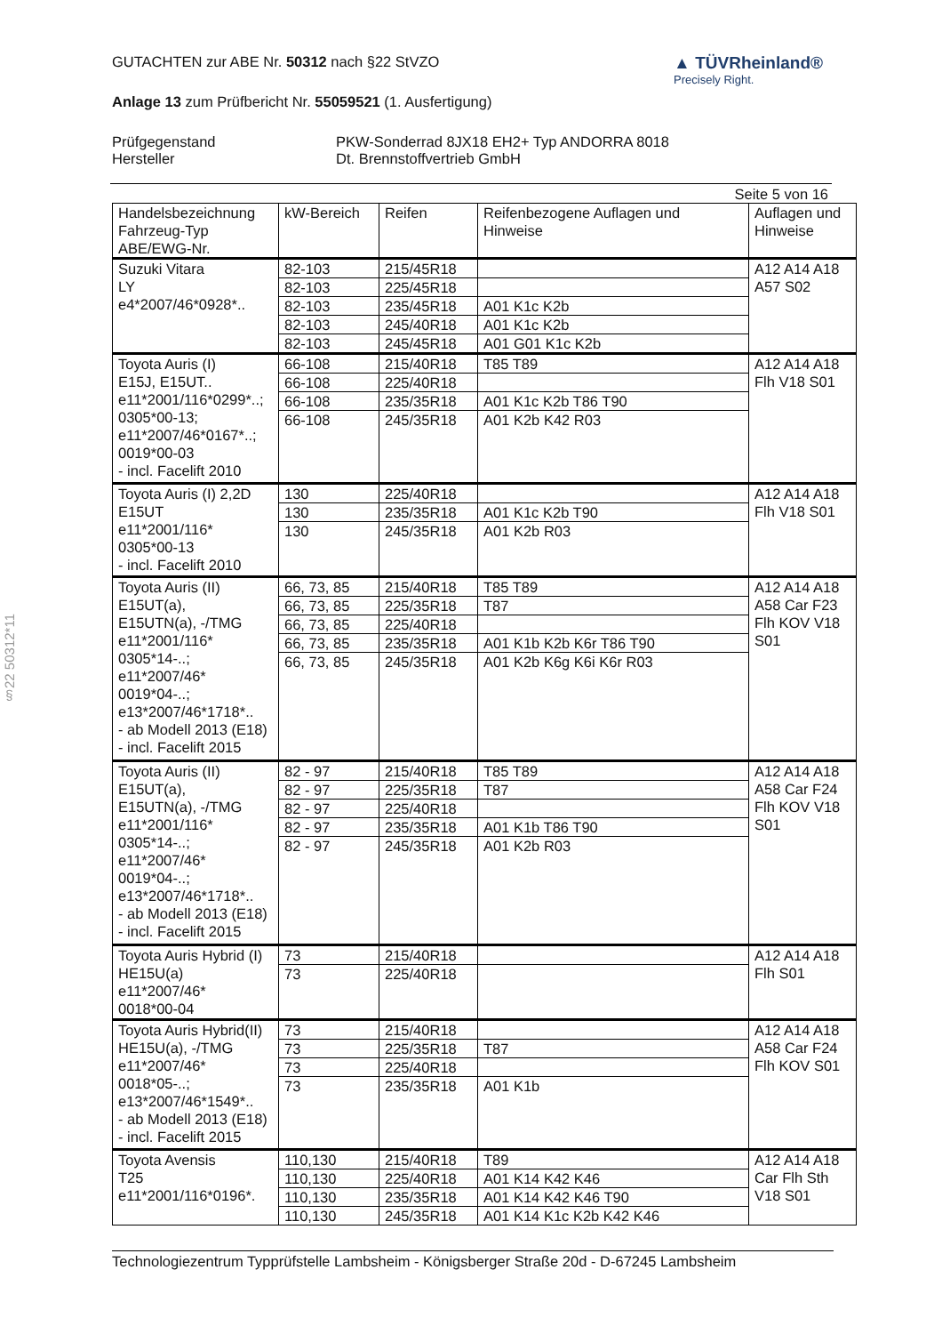§22 50312*11
GUTACHTEN zur ABE Nr. 50312 nach §22 StVZO
▲ TÜVRheinland®
Precisely Right.
Anlage 13 zum Prüfbericht Nr. 55059521 (1. Ausfertigung)
Prüfgegenstand PKW-Sonderrad 8JX18 EH2+ Typ ANDORRA 8018 Hersteller Dt. Brennstoffvertrieb GmbH
Seite 5 von 16
| Handelsbezeichnung Fahrzeug-Typ ABE/EWG-Nr. | kW-Bereich | Reifen | Reifenbezogene Auflagen und Hinweise | Auflagen und Hinweise |
| --- | --- | --- | --- | --- |
| Suzuki Vitara LY e4*2007/46*0928*.. | 82-103 | 215/45R18 | | A12 A14 A18 A57 S02 |
| | 82-103 | 225/45R18 | | |
| | 82-103 | 235/45R18 | A01 K1c K2b | |
| | 82-103 | 245/40R18 | A01 K1c K2b | |
| | 82-103 | 245/45R18 | A01 G01 K1c K2b | |
| Toyota Auris (I) E15J, E15UT.. e11*2001/116*0299*..; 0305*00-13; e11*2007/46*0167*..; 0019*00-03 - incl. Facelift 2010 | 66-108 | 215/40R18 | T85 T89 | A12 A14 A18 Flh V18 S01 |
| | 66-108 | 225/40R18 | | |
| | 66-108 | 235/35R18 | A01 K1c K2b T86 T90 | |
| | 66-108 | 245/35R18 | A01 K2b K42 R03 | |
| Toyota Auris (I) 2,2D E15UT e11*2001/116* 0305*00-13 - incl. Facelift 2010 | 130 | 225/40R18 | | A12 A14 A18 Flh V18 S01 |
| | 130 | 235/35R18 | A01 K1c K2b T90 | |
| | 130 | 245/35R18 | A01 K2b R03 | |
| Toyota Auris (II) E15UT(a), E15UTN(a), -/TMG e11*2001/116* 0305*14-..; e11*2007/46* 0019*04-..; e13*2007/46*1718*.. - ab Modell 2013 (E18) - incl. Facelift 2015 | 66, 73, 85 | 215/40R18 | T85 T89 | A12 A14 A18 A58 Car F23 Flh KOV V18 S01 |
| | 66, 73, 85 | 225/35R18 | T87 | |
| | 66, 73, 85 | 225/40R18 | | |
| | 66, 73, 85 | 235/35R18 | A01 K1b K2b K6r T86 T90 | |
| | 66, 73, 85 | 245/35R18 | A01 K2b K6g K6i K6r R03 | |
| Toyota Auris (II) E15UT(a), E15UTN(a), -/TMG e11*2001/116* 0305*14-..; e11*2007/46* 0019*04-..; e13*2007/46*1718*.. - ab Modell 2013 (E18) - incl. Facelift 2015 | 82 - 97 | 215/40R18 | T85 T89 | A12 A14 A18 A58 Car F24 Flh KOV V18 S01 |
| | 82 - 97 | 225/35R18 | T87 | |
| | 82 - 97 | 225/40R18 | | |
| | 82 - 97 | 235/35R18 | A01 K1b T86 T90 | |
| | 82 - 97 | 245/35R18 | A01 K2b R03 | |
| Toyota Auris Hybrid (I) HE15U(a) e11*2007/46* 0018*00-04 | 73 | 215/40R18 | | A12 A14 A18 Flh S01 |
| | 73 | 225/40R18 | | |
| Toyota Auris Hybrid(II) HE15U(a), -/TMG e11*2007/46* 0018*05-..; e13*2007/46*1549*.. - ab Modell 2013 (E18) - incl. Facelift 2015 | 73 | 215/40R18 | | A12 A14 A18 A58 Car F24 Flh KOV S01 |
| | 73 | 225/35R18 | T87 | |
| | 73 | 225/40R18 | | |
| | 73 | 235/35R18 | A01 K1b | |
| Toyota Avensis T25 e11*2001/116*0196*. | 110,130 | 215/40R18 | T89 | A12 A14 A18 Car Flh Sth V18 S01 |
| | 110,130 | 225/40R18 | A01 K14 K42 K46 | |
| | 110,130 | 235/35R18 | A01 K14 K42 K46 T90 | |
| | 110,130 | 245/35R18 | A01 K14 K1c K2b K42 K46 | |
Technologiezentrum Typprüfstelle Lambsheim - Königsberger Straße 20d - D-67245 Lambsheim